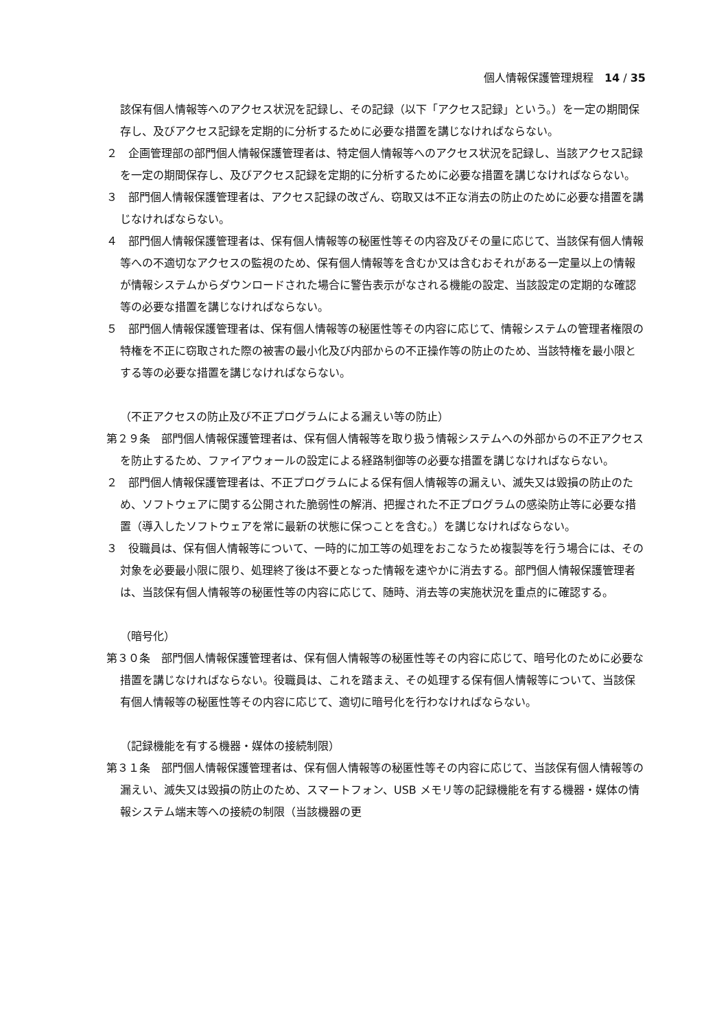個人情報保護管理規程　14 / 35
該保有個人情報等へのアクセス状況を記録し、その記録（以下「アクセス記録」という。）を一定の期間保存し、及びアクセス記録を定期的に分析するために必要な措置を講じなければならない。
２　企画管理部の部門個人情報保護管理者は、特定個人情報等へのアクセス状況を記録し、当該アクセス記録を一定の期間保存し、及びアクセス記録を定期的に分析するために必要な措置を講じなければならない。
３　部門個人情報保護管理者は、アクセス記録の改ざん、窃取又は不正な消去の防止のために必要な措置を講じなければならない。
４　部門個人情報保護管理者は、保有個人情報等の秘匿性等その内容及びその量に応じて、当該保有個人情報等への不適切なアクセスの監視のため、保有個人情報等を含むか又は含むおそれがある一定量以上の情報が情報システムからダウンロードされた場合に警告表示がなされる機能の設定、当該設定の定期的な確認等の必要な措置を講じなければならない。
５　部門個人情報保護管理者は、保有個人情報等の秘匿性等その内容に応じて、情報システムの管理者権限の特権を不正に窃取された際の被害の最小化及び内部からの不正操作等の防止のため、当該特権を最小限とする等の必要な措置を講じなければならない。
（不正アクセスの防止及び不正プログラムによる漏えい等の防止）
第２９条　部門個人情報保護管理者は、保有個人情報等を取り扱う情報システムへの外部からの不正アクセスを防止するため、ファイアウォールの設定による経路制御等の必要な措置を講じなければならない。
２　部門個人情報保護管理者は、不正プログラムによる保有個人情報等の漏えい、滅失又は毀損の防止のため、ソフトウェアに関する公開された脆弱性の解消、把握された不正プログラムの感染防止等に必要な措置（導入したソフトウェアを常に最新の状態に保つことを含む。）を講じなければならない。
３　役職員は、保有個人情報等について、一時的に加工等の処理をおこなうため複製等を行う場合には、その対象を必要最小限に限り、処理終了後は不要となった情報を速やかに消去する。部門個人情報保護管理者は、当該保有個人情報等の秘匿性等の内容に応じて、随時、消去等の実施状況を重点的に確認する。
（暗号化）
第３０条　部門個人情報保護管理者は、保有個人情報等の秘匿性等その内容に応じて、暗号化のために必要な措置を講じなければならない。役職員は、これを踏まえ、その処理する保有個人情報等について、当該保有個人情報等の秘匿性等その内容に応じて、適切に暗号化を行わなければならない。
（記録機能を有する機器・媒体の接続制限）
第３１条　部門個人情報保護管理者は、保有個人情報等の秘匿性等その内容に応じて、当該保有個人情報等の漏えい、滅失又は毀損の防止のため、スマートフォン、USB メモリ等の記録機能を有する機器・媒体の情報システム端末等への接続の制限（当該機器の更